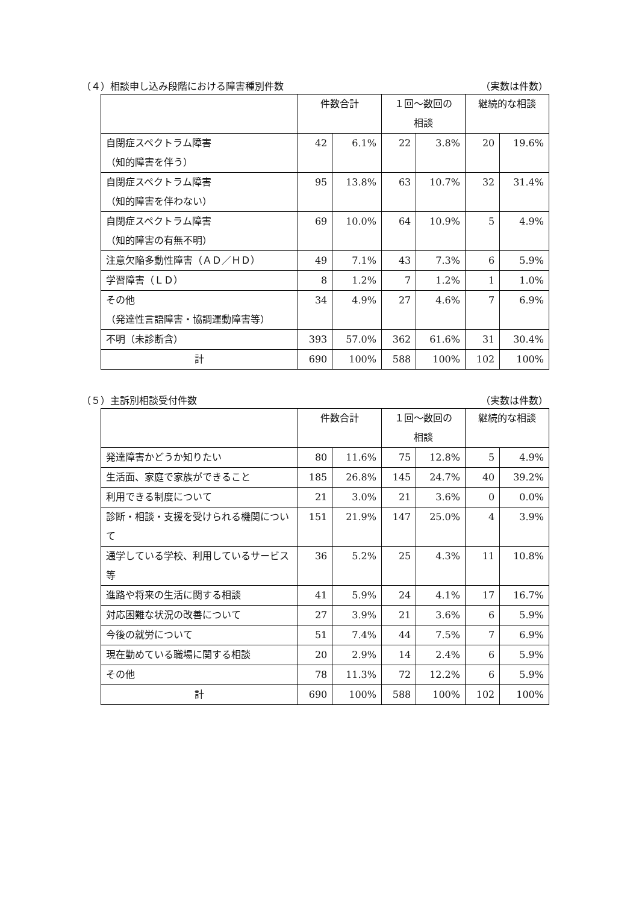（４）相談申し込み段階における障害種別件数 （実数は件数）
| | 件数合計 | | １回～数回の 相談 | | 継続的な相談 | |
| --- | --- | --- | --- | --- | --- | --- |
| 自閉症スペクトラム障害 （知的障害を伴う） | 42 | 6.1% | 22 | 3.8% | 20 | 19.6% |
| 自閉症スペクトラム障害 （知的障害を伴わない） | 95 | 13.8% | 63 | 10.7% | 32 | 31.4% |
| 自閉症スペクトラム障害 （知的障害の有無不明） | 69 | 10.0% | 64 | 10.9% | 5 | 4.9% |
| 注意欠陥多動性障害（ＡＤ／ＨＤ） | 49 | 7.1% | 43 | 7.3% | 6 | 5.9% |
| 学習障害（ＬＤ） | 8 | 1.2% | 7 | 1.2% | 1 | 1.0% |
| その他 （発達性言語障害・協調運動障害等） | 34 | 4.9% | 27 | 4.6% | 7 | 6.9% |
| 不明（未診断含） | 393 | 57.0% | 362 | 61.6% | 31 | 30.4% |
| 計 | 690 | 100% | 588 | 100% | 102 | 100% |
（５）主訴別相談受付件数 （実数は件数）
| | 件数合計 | | １回～数回の 相談 | | 継続的な相談 | |
| --- | --- | --- | --- | --- | --- | --- |
| 発達障害かどうか知りたい | 80 | 11.6% | 75 | 12.8% | 5 | 4.9% |
| 生活面、家庭で家族ができること | 185 | 26.8% | 145 | 24.7% | 40 | 39.2% |
| 利用できる制度について | 21 | 3.0% | 21 | 3.6% | 0 | 0.0% |
| 診断・相談・支援を受けられる機関について | 151 | 21.9% | 147 | 25.0% | 4 | 3.9% |
| 通学している学校、利用しているサービス等 | 36 | 5.2% | 25 | 4.3% | 11 | 10.8% |
| 進路や将来の生活に関する相談 | 41 | 5.9% | 24 | 4.1% | 17 | 16.7% |
| 対応困難な状況の改善について | 27 | 3.9% | 21 | 3.6% | 6 | 5.9% |
| 今後の就労について | 51 | 7.4% | 44 | 7.5% | 7 | 6.9% |
| 現在勤めている職場に関する相談 | 20 | 2.9% | 14 | 2.4% | 6 | 5.9% |
| その他 | 78 | 11.3% | 72 | 12.2% | 6 | 5.9% |
| 計 | 690 | 100% | 588 | 100% | 102 | 100% |